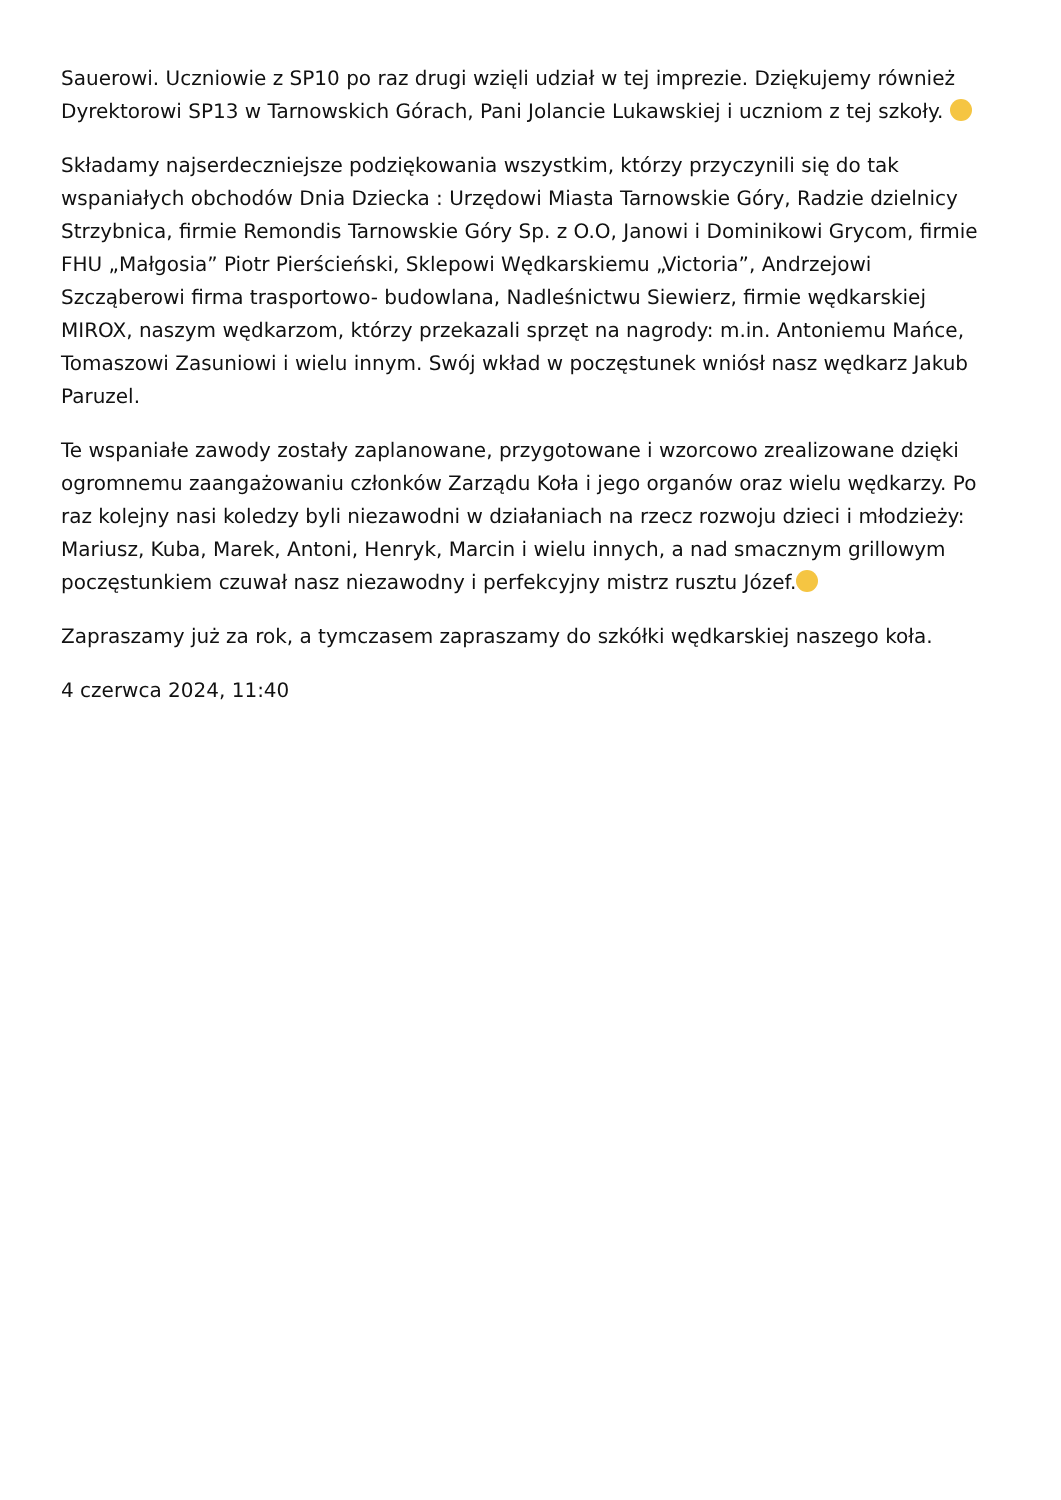Sauerowi. Uczniowie z SP10 po raz drugi wzięli udział w tej imprezie. Dziękujemy również Dyrektorowi SP13 w Tarnowskich Górach, Pani Jolancie Lukawskiej i uczniom z tej szkoły.
Składamy najserdeczniejsze podziękowania wszystkim, którzy przyczynili się do tak wspaniałych obchodów Dnia Dziecka : Urzędowi Miasta Tarnowskie Góry, Radzie dzielnicy Strzybnica, firmie Remondis Tarnowskie Góry Sp. z O.O, Janowi i Dominikowi Grycom, firmie FHU „Małgosia” Piotr Pierścieński, Sklepowi Wędkarskiemu „Victoria”, Andrzejowi Szcząberowi firma trasportowo- budowlana, Nadleśnictwu Siewierz, firmie wędkarskiej MIROX, naszym wędkarzom, którzy przekazali sprzęt na nagrody: m.in. Antoniemu Mańce, Tomaszowi Zasuniowi i wielu innym. Swój wkład w poczęstunek wniósł nasz wędkarz Jakub Paruzel.
Te wspaniałe zawody zostały zaplanowane, przygotowane i wzorcowo zrealizowane dzięki ogromnemu zaangażowaniu członków Zarządu Koła i jego organów oraz wielu wędkarzy. Po raz kolejny nasi koledzy byli niezawodni w działaniach na rzecz rozwoju dzieci i młodzieży: Mariusz, Kuba, Marek, Antoni, Henryk, Marcin i wielu innych, a nad smacznym grillowym poczęstunkiem czuwał nasz niezawodny i perfekcyjny mistrz rusztu Józef.
Zapraszamy już za rok, a tymczasem zapraszamy do szkółki wędkarskiej naszego koła.
4 czerwca 2024, 11:40